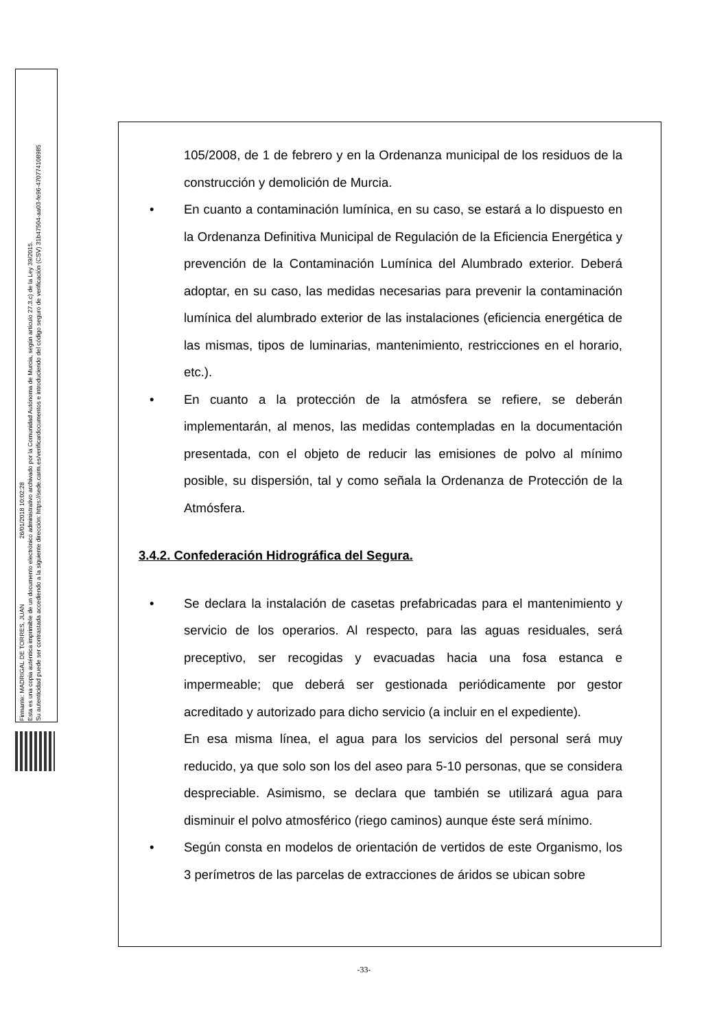Firmante: MADRIGAL DE TORRES, JUAN 26/01/2018 10:02:28
Esta es una copia auténtica imprimible de un documento electrónico administrativo archivado por la Comunidad Autónoma de Murcia, según artículo 27.3.c) de la Ley 39/2015.
Su autenticidad puede ser contrastada accediendo a la siguiente dirección: https://sede.carm.es/verificardocumentos e introduciendo del código seguro de verificación (CSV) 31b47504-aa03-fe96-47077410898​5
105/2008, de 1 de febrero y en la Ordenanza municipal de los residuos de la construcción y demolición de Murcia.
• En cuanto a contaminación lumínica, en su caso, se estará a lo dispuesto en la Ordenanza Definitiva Municipal de Regulación de la Eficiencia Energética y prevención de la Contaminación Lumínica del Alumbrado exterior. Deberá adoptar, en su caso, las medidas necesarias para prevenir la contaminación lumínica del alumbrado exterior de las instalaciones (eficiencia energética de las mismas, tipos de luminarias, mantenimiento, restricciones en el horario, etc.).
• En cuanto a la protección de la atmósfera se refiere, se deberán implementarán, al menos, las medidas contempladas en la documentación presentada, con el objeto de reducir las emisiones de polvo al mínimo posible, su dispersión, tal y como señala la Ordenanza de Protección de la Atmósfera.
3.4.2. Confederación Hidrográfica del Segura.
• Se declara la instalación de casetas prefabricadas para el mantenimiento y servicio de los operarios. Al respecto, para las aguas residuales, será preceptivo, ser recogidas y evacuadas hacia una fosa estanca e impermeable; que deberá ser gestionada periódicamente por gestor acreditado y autorizado para dicho servicio (a incluir en el expediente).
En esa misma línea, el agua para los servicios del personal será muy reducido, ya que solo son los del aseo para 5-10 personas, que se considera despreciable. Asimismo, se declara que también se utilizará agua para disminuir el polvo atmosférico (riego caminos) aunque éste será mínimo.
• Según consta en modelos de orientación de vertidos de este Organismo, los 3 perímetros de las parcelas de extracciones de áridos se ubican sobre
-33-